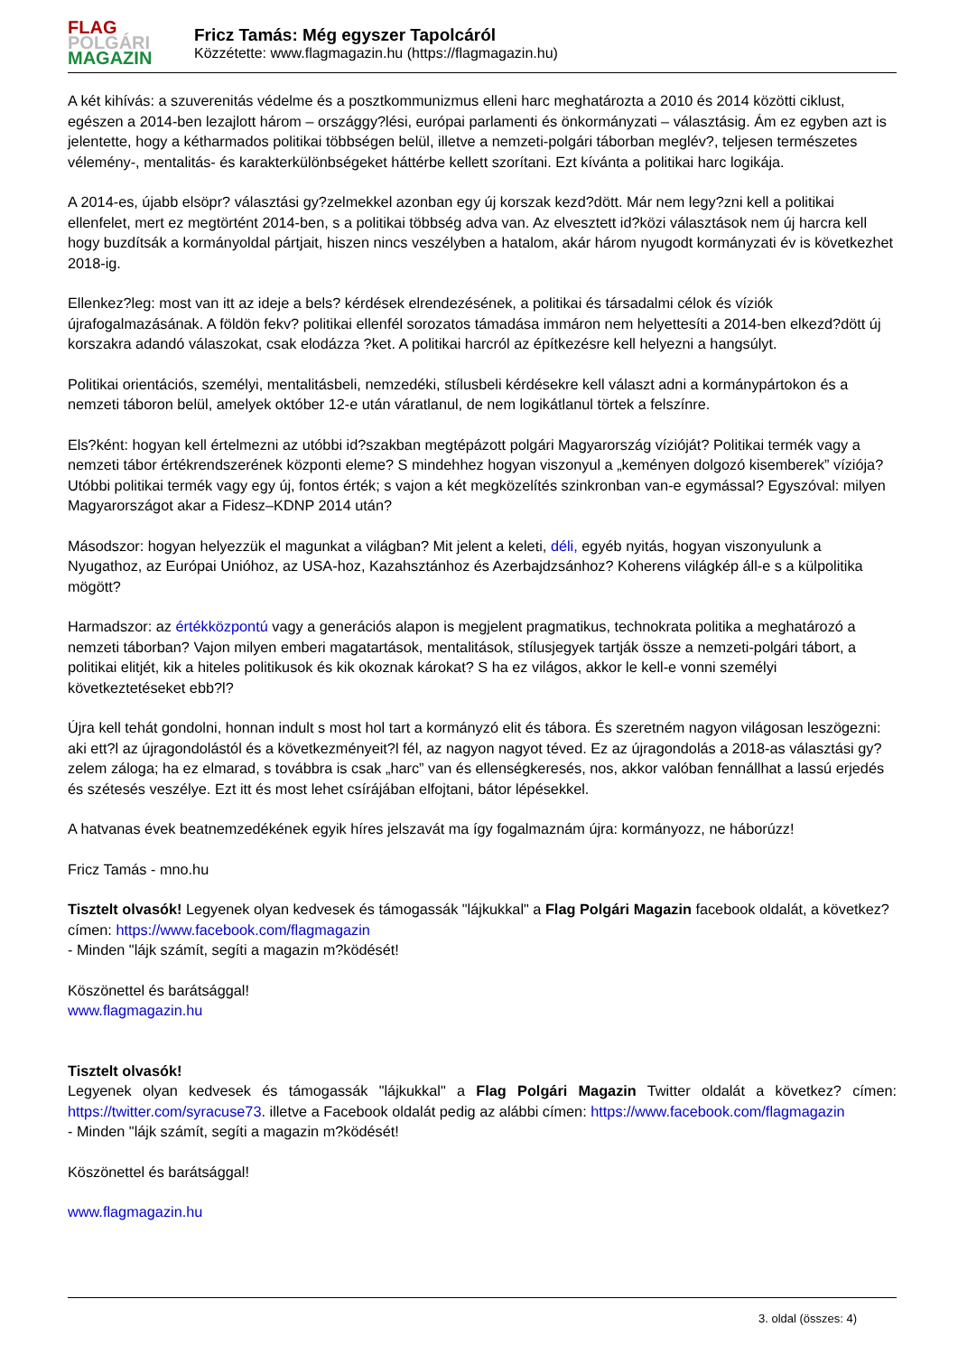FLAG
POLGÁRI
MAGAZIN
Fricz Tamás: Még egyszer Tapolcáról
Közzétette: www.flagmagazin.hu (https://flagmagazin.hu)
A két kihívás: a szuverenitás védelme és a posztkommunizmus elleni harc meghatározta a 2010 és 2014 közötti ciklust, egészen a 2014-ben lezajlott három – országgy?lési, európai parlamenti és önkormányzati – választásig. Ám ez egyben azt is jelentette, hogy a kétharmados politikai többségen belül, illetve a nemzeti-polgári táborban meglév?, teljesen természetes vélemény-, mentalitás- és karakterkülönbségeket háttérbe kellett szorítani. Ezt kívánta a politikai harc logikája.
A 2014-es, újabb elsöpr? választási gy?zelmekkel azonban egy új korszak kezd?dött. Már nem legy?zni kell a politikai ellenfelet, mert ez megtörtént 2014-ben, s a politikai többség adva van. Az elvesztett id?közi választások nem új harcra kell hogy buzdítsák a kormányoldal pártjait, hiszen nincs veszélyben a hatalom, akár három nyugodt kormányzati év is következhet 2018-ig.
Ellenkez?leg: most van itt az ideje a bels? kérdések elrendezésének, a politikai és társadalmi célok és víziók újrafogalmazásának. A földön fekv? politikai ellenfél sorozatos támadása immáron nem helyettesíti a 2014-ben elkezd?dött új korszakra adandó válaszokat, csak elodázza ?ket. A politikai harcról az építkezésre kell helyezni a hangsúlyt.
Politikai orientációs, személyi, mentalitásbeli, nemzedéki, stílusbeli kérdésekre kell választ adni a kormánypártokon és a nemzeti táboron belül, amelyek október 12-e után váratlanul, de nem logikátlanul törtek a felszínre.
Els?ként: hogyan kell értelmezni az utóbbi id?szakban megtépázott polgári Magyarország vízióját? Politikai termék vagy a nemzeti tábor értékrendszerének központi eleme? S mindehhez hogyan viszonyul a „keményen dolgozó kisemberek” víziója? Utóbbi politikai termék vagy egy új, fontos érték; s vajon a két megközelítés szinkronban van-e egymással? Egyszóval: milyen Magyarországot akar a Fidesz–KDNP 2014 után?
Másodszor: hogyan helyezzük el magunkat a világban? Mit jelent a keleti, déli, egyéb nyitás, hogyan viszonyulunk a Nyugathoz, az Európai Unióhoz, az USA-hoz, Kazahsztánhoz és Azerbajdzsánhoz? Koherens világkép áll-e s a külpolitika mögött?
Harmadszor: az értékközpontú vagy a generációs alapon is megjelent pragmatikus, technokrata politika a meghatározó a nemzeti táborban? Vajon milyen emberi magatartások, mentalitások, stílusjegyek tartják össze a nemzeti-polgári tábort, a politikai elitjét, kik a hiteles politikusok és kik okoznak károkat? S ha ez világos, akkor le kell-e vonni személyi következtetéseket ebb?l?
Újra kell tehát gondolni, honnan indult s most hol tart a kormányzó elit és tábora. És szeretném nagyon világosan leszögezni: aki ett?l az újragondolástól és a következményeit?l fél, az nagyon nagyot téved. Ez az újragondolás a 2018-as választási gy?zelem záloga; ha ez elmarad, s továbbra is csak „harc” van és ellenségkeresés, nos, akkor valóban fennállhat a lassú erjedés és szétesés veszélye. Ezt itt és most lehet csírájában elfojtani, bátor lépésekkel.
A hatvanas évek beatnemzedékének egyik híres jelszavát ma így fogalmaznám újra: kormányozz, ne háborúzz!
Fricz Tamás - mno.hu
Tisztelt olvasók! Legyenek olyan kedvesek és támogassák "lájkukkal" a Flag Polgári Magazin facebook oldalát, a következ? címen: https://www.facebook.com/flagmagazin
- Minden "lájk számít, segíti a magazin m?ködését!
Köszönettel és barátsággal!
www.flagmagazin.hu
Tisztelt olvasók!
Legyenek olyan kedvesek és támogassák "lájkukkal" a Flag Polgári Magazin Twitter oldalát a következ? címen: https://twitter.com/syracuse73. illetve a Facebook oldalát pedig az alábbi címen: https://www.facebook.com/flagmagazin
- Minden "lájk számít, segíti a magazin m?ködését!
Köszönettel és barátsággal!
www.flagmagazin.hu
3. oldal (összes: 4)